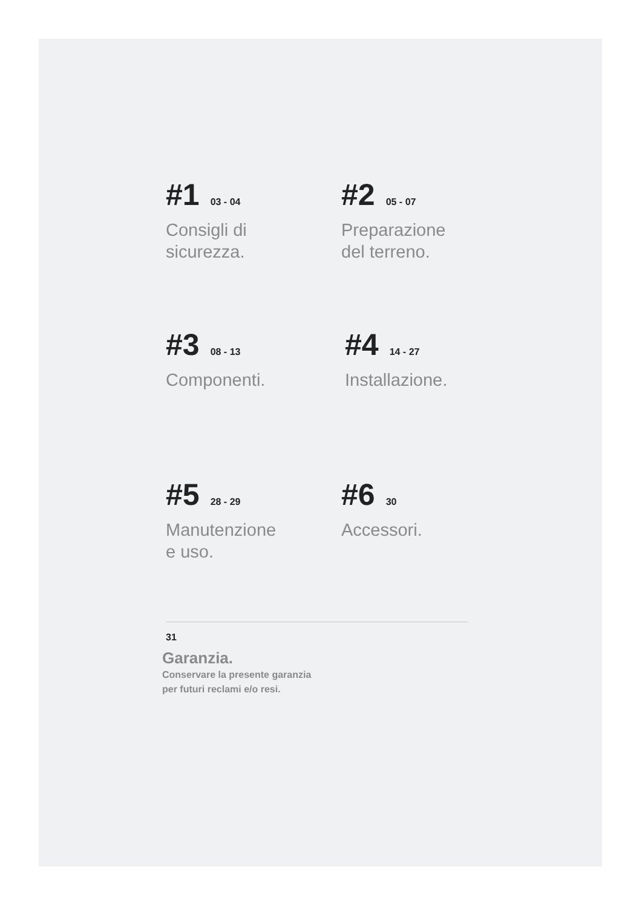#1 03 - 04
Consigli di
sicurezza.
#2 05 - 07
Preparazione
del terreno.
#3 08 - 13
Componenti.
#4 14 - 27
Installazione.
#5 28 - 29
Manutenzione
e uso.
#6 30
Accessori.
31
Garanzia.
Conservare la presente garanzia
per futuri reclami e/o resi.